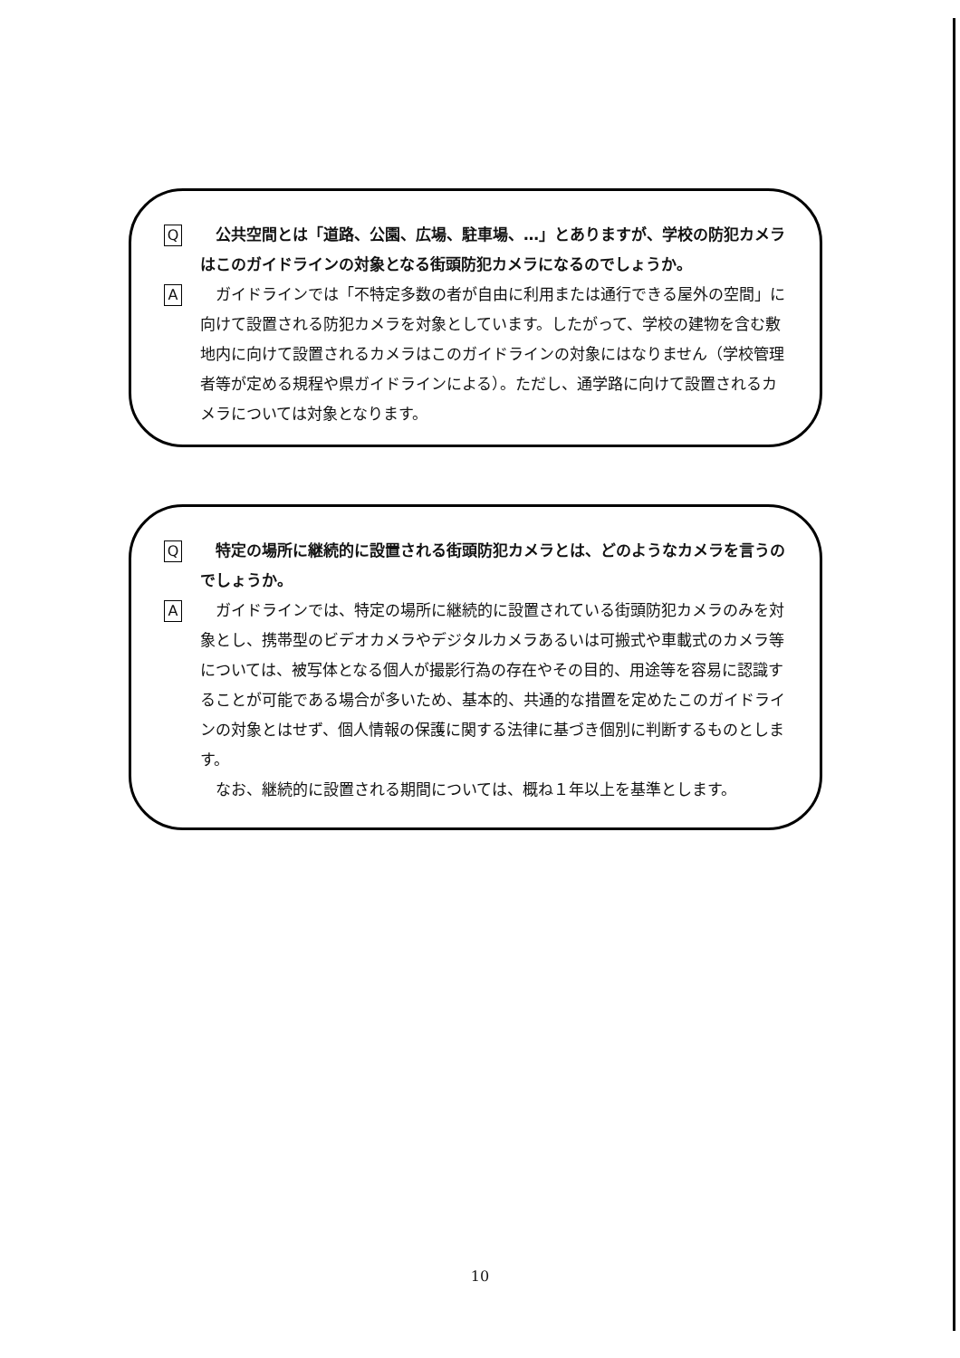Q
　公共空間とは「道路、公園、広場、駐車場、…」とありますが、学校の防犯カメラはこのガイドラインの対象となる街頭防犯カメラになるのでしょうか。
A
　ガイドラインでは「不特定多数の者が自由に利用または通行できる屋外の空間」に向けて設置される防犯カメラを対象としています。したがって、学校の建物を含む敷地内に向けて設置されるカメラはこのガイドラインの対象にはなりません（学校管理者等が定める規程や県ガイドラインによる）。ただし、通学路に向けて設置されるカメラについては対象となります。
Q
　特定の場所に継続的に設置される街頭防犯カメラとは、どのようなカメラを言うのでしょうか。
A
　ガイドラインでは、特定の場所に継続的に設置されている街頭防犯カメラのみを対象とし、携帯型のビデオカメラやデジタルカメラあるいは可搬式や車載式のカメラ等については、被写体となる個人が撮影行為の存在やその目的、用途等を容易に認識することが可能である場合が多いため、基本的、共通的な措置を定めたこのガイドラインの対象とはせず、個人情報の保護に関する法律に基づき個別に判断するものとします。
　なお、継続的に設置される期間については、概ね１年以上を基準とします。
10